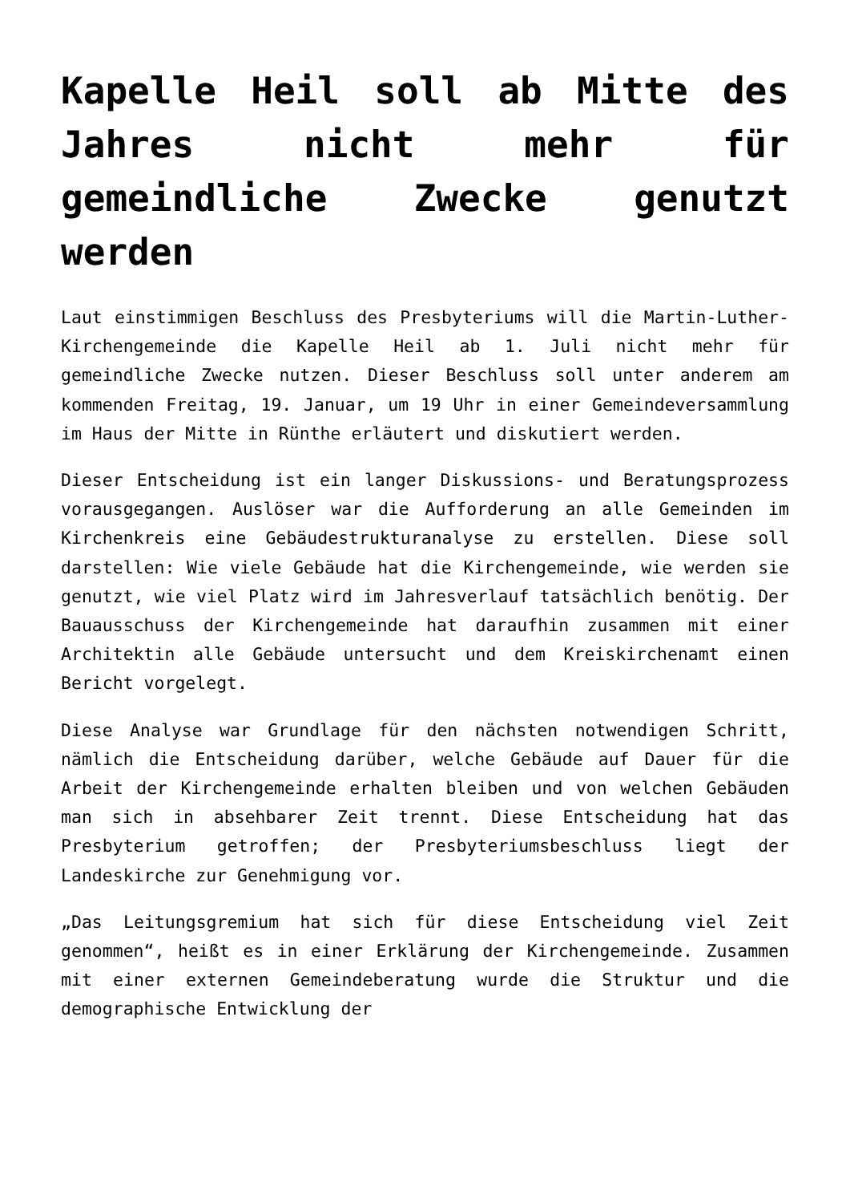Kapelle Heil soll ab Mitte des Jahres nicht mehr für gemeindliche Zwecke genutzt werden
Laut einstimmigen Beschluss des Presbyteriums will die Martin-Luther-Kirchengemeinde die Kapelle Heil ab 1. Juli nicht mehr für gemeindliche Zwecke nutzen. Dieser Beschluss soll unter anderem am kommenden Freitag, 19. Januar, um 19 Uhr in einer Gemeindeversammlung im Haus der Mitte in Rünthe erläutert und diskutiert werden.
Dieser Entscheidung ist ein langer Diskussions- und Beratungsprozess vorausgegangen. Auslöser war die Aufforderung an alle Gemeinden im Kirchenkreis eine Gebäudestrukturanalyse zu erstellen. Diese soll darstellen: Wie viele Gebäude hat die Kirchengemeinde, wie werden sie genutzt, wie viel Platz wird im Jahresverlauf tatsächlich benötig. Der Bauausschuss der Kirchengemeinde hat daraufhin zusammen mit einer Architektin alle Gebäude untersucht und dem Kreiskirchenamt einen Bericht vorgelegt.
Diese Analyse war Grundlage für den nächsten notwendigen Schritt, nämlich die Entscheidung darüber, welche Gebäude auf Dauer für die Arbeit der Kirchengemeinde erhalten bleiben und von welchen Gebäuden man sich in absehbarer Zeit trennt. Diese Entscheidung hat das Presbyterium getroffen; der Presbyteriumsbeschluss liegt der Landeskirche zur Genehmigung vor.
„Das Leitungsgremium hat sich für diese Entscheidung viel Zeit genommen“, heißt es in einer Erklärung der Kirchengemeinde. Zusammen mit einer externen Gemeindeberatung wurde die Struktur und die demographische Entwicklung der